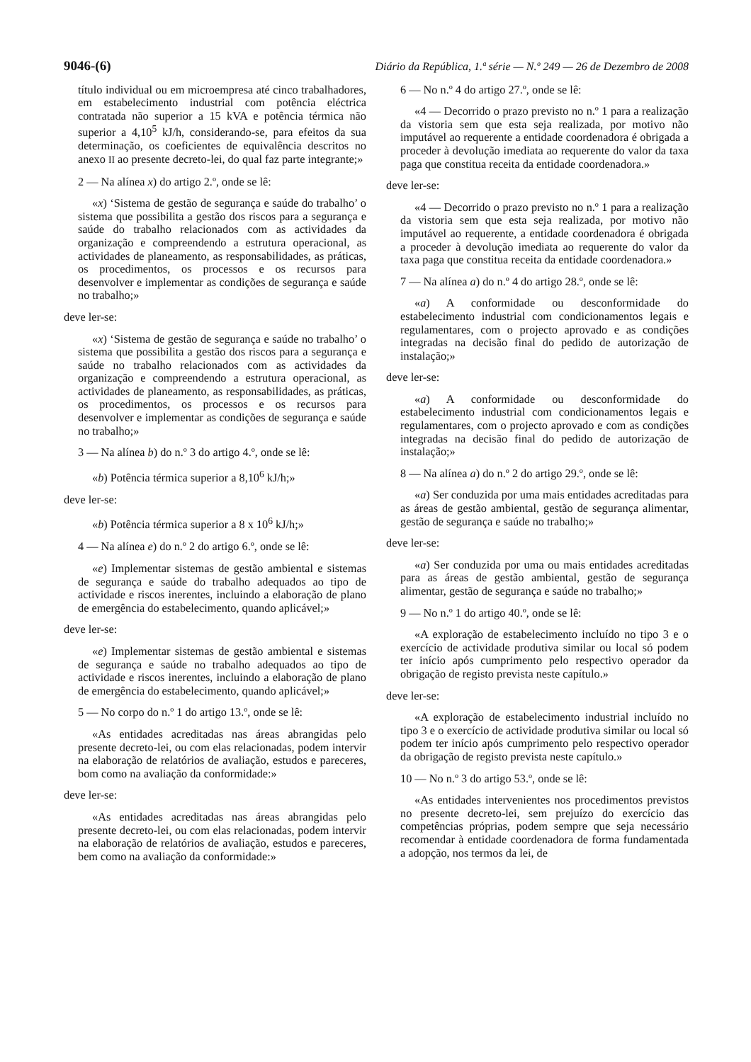9046-(6) Diário da República, 1.ª série — N.º 249 — 26 de Dezembro de 2008
título individual ou em microempresa até cinco trabalhadores, em estabelecimento industrial com potência eléctrica contratada não superior a 15 kVA e potência térmica não superior a 4,10<sup>5</sup> kJ/h, considerando-se, para efeitos da sua determinação, os coeficientes de equivalência descritos no anexo II ao presente decreto-lei, do qual faz parte integrante;»
2 — Na alínea x) do artigo 2.º, onde se lê:
«x) ‘Sistema de gestão de segurança e saúde do trabalho’ o sistema que possibilita a gestão dos riscos para a segurança e saúde do trabalho relacionados com as actividades da organização e compreendendo a estrutura operacional, as actividades de planeamento, as responsabilidades, as práticas, os procedimentos, os processos e os recursos para desenvolver e implementar as condições de segurança e saúde no trabalho;»
deve ler-se:
«x) ‘Sistema de gestão de segurança e saúde no trabalho’ o sistema que possibilita a gestão dos riscos para a segurança e saúde no trabalho relacionados com as actividades da organização e compreendendo a estrutura operacional, as actividades de planeamento, as responsabilidades, as práticas, os procedimentos, os processos e os recursos para desenvolver e implementar as condições de segurança e saúde no trabalho;»
3 — Na alínea b) do n.º 3 do artigo 4.º, onde se lê:
«b) Potência térmica superior a 8,10<sup>6</sup> kJ/h;»
deve ler-se:
«b) Potência térmica superior a 8 x 10<sup>6</sup> kJ/h;»
4 — Na alínea e) do n.º 2 do artigo 6.º, onde se lê:
«e) Implementar sistemas de gestão ambiental e sistemas de segurança e saúde do trabalho adequados ao tipo de actividade e riscos inerentes, incluindo a elaboração de plano de emergência do estabelecimento, quando aplicável;»
deve ler-se:
«e) Implementar sistemas de gestão ambiental e sistemas de segurança e saúde no trabalho adequados ao tipo de actividade e riscos inerentes, incluindo a elaboração de plano de emergência do estabelecimento, quando aplicável;»
5 — No corpo do n.º 1 do artigo 13.º, onde se lê:
«As entidades acreditadas nas áreas abrangidas pelo presente decreto-lei, ou com elas relacionadas, podem intervir na elaboração de relatórios de avaliação, estudos e pareceres, bom como na avaliação da conformidade:»
deve ler-se:
«As entidades acreditadas nas áreas abrangidas pelo presente decreto-lei, ou com elas relacionadas, podem intervir na elaboração de relatórios de avaliação, estudos e pareceres, bem como na avaliação da conformidade:»
6 — No n.º 4 do artigo 27.º, onde se lê:
«4 — Decorrido o prazo previsto no n.º 1 para a realização da vistoria sem que esta seja realizada, por motivo não imputável ao requerente a entidade coordenadora é obrigada a proceder à devolução imediata ao requerente do valor da taxa paga que constitua receita da entidade coordenadora.»
deve ler-se:
«4 — Decorrido o prazo previsto no n.º 1 para a realização da vistoria sem que esta seja realizada, por motivo não imputável ao requerente, a entidade coordenadora é obrigada a proceder à devolução imediata ao requerente do valor da taxa paga que constitua receita da entidade coordenadora.»
7 — Na alínea a) do n.º 4 do artigo 28.º, onde se lê:
«a) A conformidade ou desconformidade do estabelecimento industrial com condicionamentos legais e regulamentares, com o projecto aprovado e as condições integradas na decisão final do pedido de autorização de instalação;»
deve ler-se:
«a) A conformidade ou desconformidade do estabelecimento industrial com condicionamentos legais e regulamentares, com o projecto aprovado e com as condições integradas na decisão final do pedido de autorização de instalação;»
8 — Na alínea a) do n.º 2 do artigo 29.º, onde se lê:
«a) Ser conduzida por uma mais entidades acreditadas para as áreas de gestão ambiental, gestão de segurança alimentar, gestão de segurança e saúde no trabalho;»
deve ler-se:
«a) Ser conduzida por uma ou mais entidades acreditadas para as áreas de gestão ambiental, gestão de segurança alimentar, gestão de segurança e saúde no trabalho;»
9 — No n.º 1 do artigo 40.º, onde se lê:
«A exploração de estabelecimento incluído no tipo 3 e o exercício de actividade produtiva similar ou local só podem ter início após cumprimento pelo respectivo operador da obrigação de registo prevista neste capítulo.»
deve ler-se:
«A exploração de estabelecimento industrial incluído no tipo 3 e o exercício de actividade produtiva similar ou local só podem ter início após cumprimento pelo respectivo operador da obrigação de registo prevista neste capítulo.»
10 — No n.º 3 do artigo 53.º, onde se lê:
«As entidades intervenientes nos procedimentos previstos no presente decreto-lei, sem prejuízo do exercício das competências próprias, podem sempre que seja necessário recomendar à entidade coordenadora de forma fundamentada a adopção, nos termos da lei, de